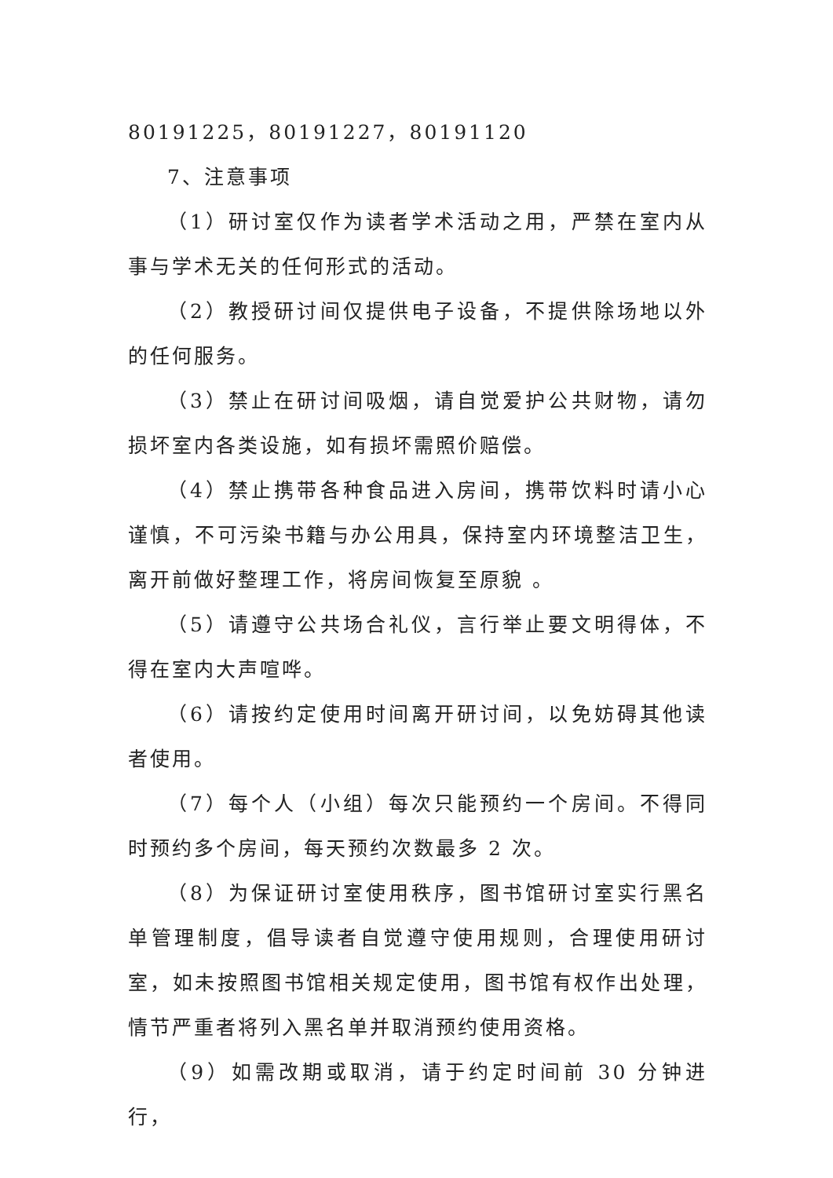80191225，80191227，80191120
7、注意事项
（1）研讨室仅作为读者学术活动之用，严禁在室内从事与学术无关的任何形式的活动。
（2）教授研讨间仅提供电子设备，不提供除场地以外的任何服务。
（3）禁止在研讨间吸烟，请自觉爱护公共财物，请勿损坏室内各类设施，如有损坏需照价赔偿。
（4）禁止携带各种食品进入房间，携带饮料时请小心谨慎，不可污染书籍与办公用具，保持室内环境整洁卫生，离开前做好整理工作，将房间恢复至原貌 。
（5）请遵守公共场合礼仪，言行举止要文明得体，不得在室内大声喧哗。
（6）请按约定使用时间离开研讨间，以免妨碍其他读者使用。
（7）每个人（小组）每次只能预约一个房间。不得同时预约多个房间，每天预约次数最多 2 次。
（8）为保证研讨室使用秩序，图书馆研讨室实行黑名单管理制度，倡导读者自觉遵守使用规则，合理使用研讨室，如未按照图书馆相关规定使用，图书馆有权作出处理，情节严重者将列入黑名单并取消预约使用资格。
（9）如需改期或取消，请于约定时间前 30 分钟进行，